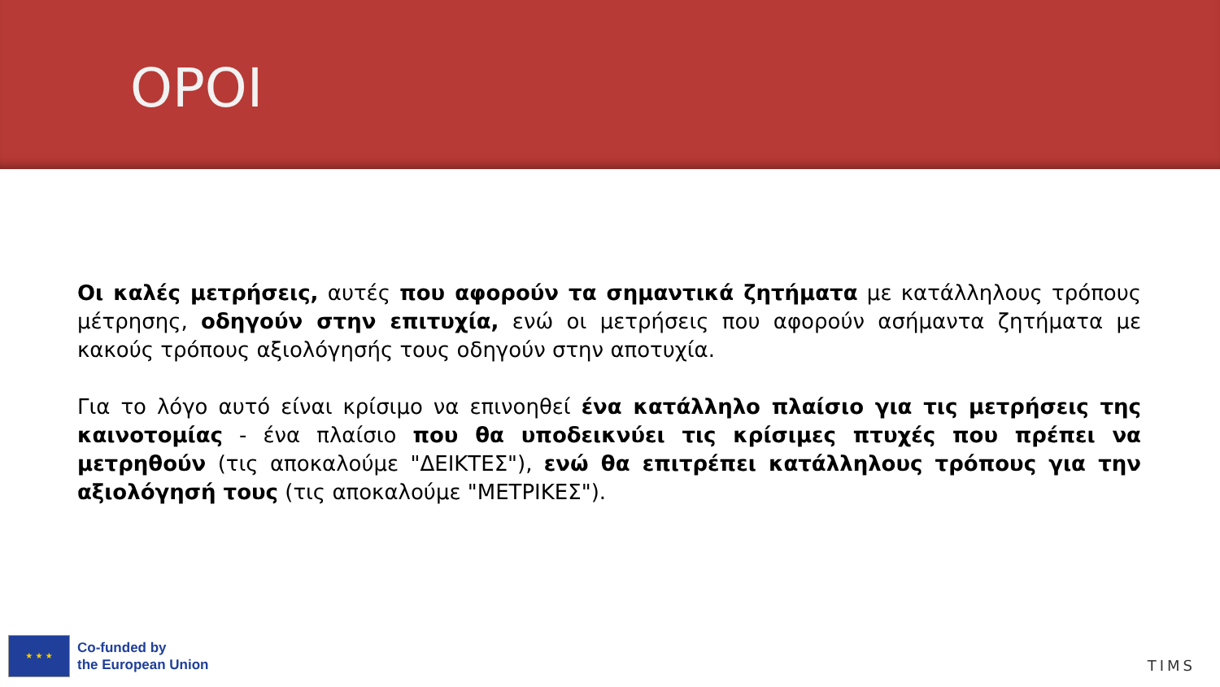ΟΡΟΙ
Οι καλές μετρήσεις, αυτές που αφορούν τα σημαντικά ζητήματα με κατάλληλους τρόπους μέτρησης, οδηγούν στην επιτυχία, ενώ οι μετρήσεις που αφορούν ασήμαντα ζητήματα με κακούς τρόπους αξιολόγησής τους οδηγούν στην αποτυχία.
Για το λόγο αυτό είναι κρίσιμο να επινοηθεί ένα κατάλληλο πλαίσιο για τις μετρήσεις της καινοτομίας - ένα πλαίσιο που θα υποδεικνύει τις κρίσιμες πτυχές που πρέπει να μετρηθούν (τις αποκαλούμε "ΔΕΙΚΤΕΣ"), ενώ θα επιτρέπει κατάλληλους τρόπους για την αξιολόγησή τους (τις αποκαλούμε "ΜΕΤΡΙΚΕΣ").
★ ★ ★
Co-funded by
the European Union
TIMS